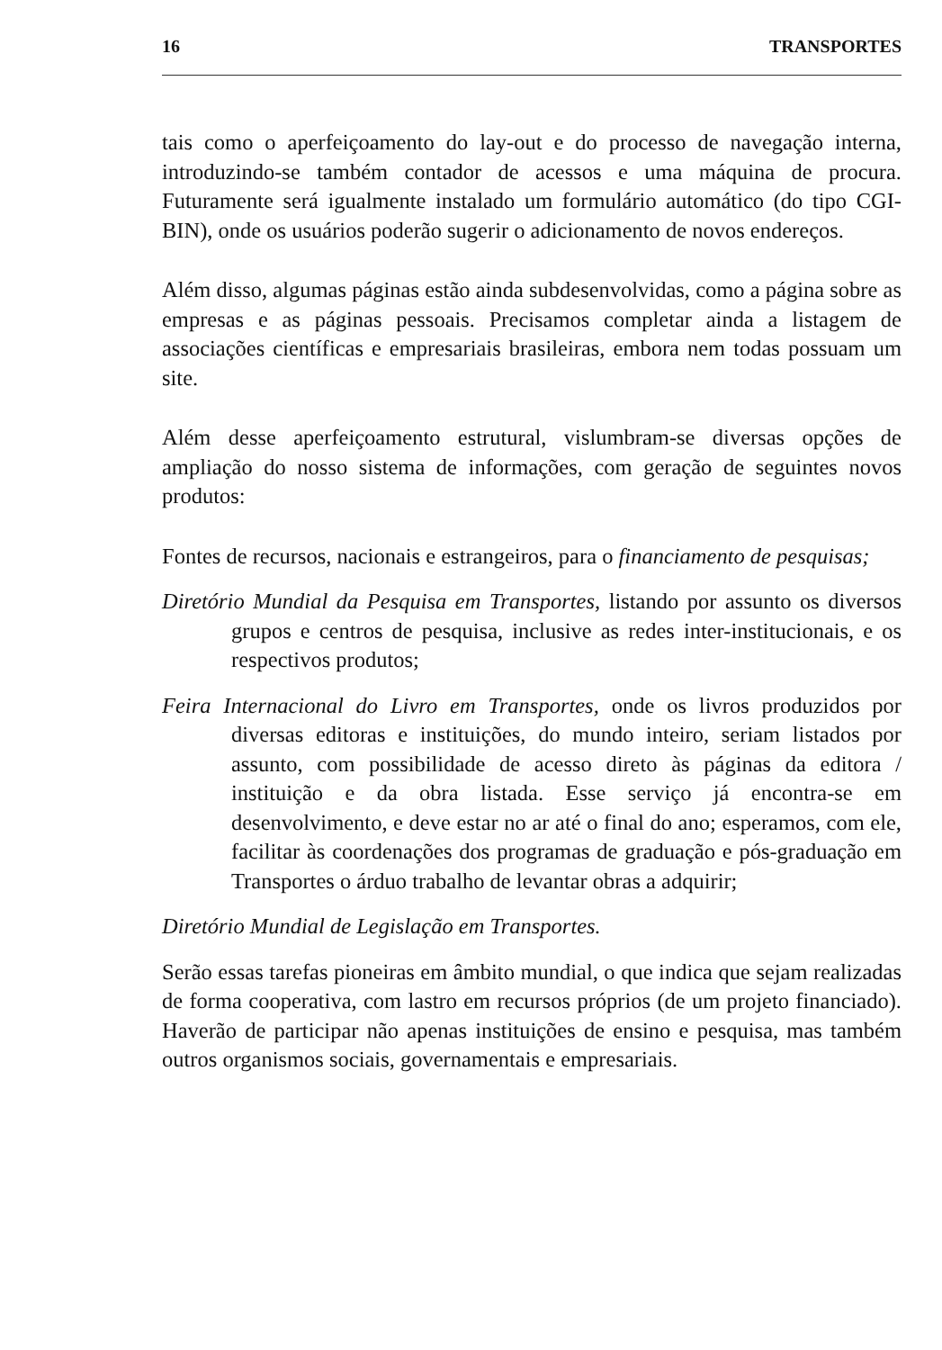16 TRANSPORTES
tais como o aperfeiçoamento do lay-out e do processo de navegação interna, introduzindo-se também contador de acessos e uma máquina de procura. Futuramente será igualmente instalado um formulário automático (do tipo CGI-BIN), onde os usuários poderão sugerir o adicionamento de novos endereços.
Além disso, algumas páginas estão ainda subdesenvolvidas, como a página sobre as empresas e as páginas pessoais. Precisamos completar ainda a listagem de associações científicas e empresariais brasileiras, embora nem todas possuam um site.
Além desse aperfeiçoamento estrutural, vislumbram-se diversas opções de ampliação do nosso sistema de informações, com geração de seguintes novos produtos:
Fontes de recursos, nacionais e estrangeiros, para o financiamento de pesquisas;
Diretório Mundial da Pesquisa em Transportes, listando por assunto os diversos grupos e centros de pesquisa, inclusive as redes inter-institucionais, e os respectivos produtos;
Feira Internacional do Livro em Transportes, onde os livros produzidos por diversas editoras e instituições, do mundo inteiro, seriam listados por assunto, com possibilidade de acesso direto às páginas da editora / instituição e da obra listada. Esse serviço já encontra-se em desenvolvimento, e deve estar no ar até o final do ano; esperamos, com ele, facilitar às coordenações dos programas de graduação e pós-graduação em Transportes o árduo trabalho de levantar obras a adquirir;
Diretório Mundial de Legislação em Transportes.
Serão essas tarefas pioneiras em âmbito mundial, o que indica que sejam realizadas de forma cooperativa, com lastro em recursos próprios (de um projeto financiado). Haverão de participar não apenas instituições de ensino e pesquisa, mas também outros organismos sociais, governamentais e empresariais.